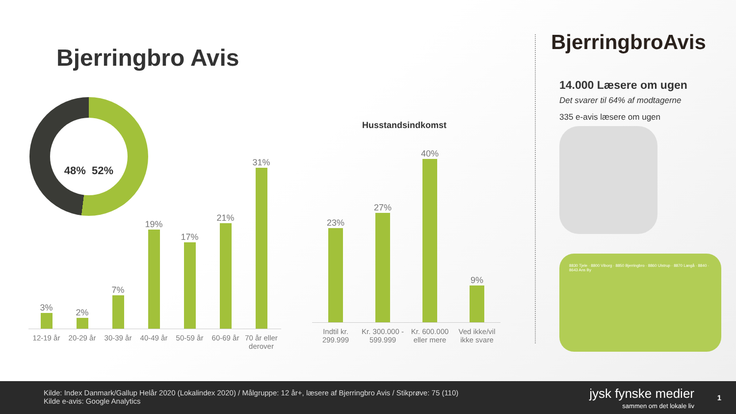Bjerringbro Avis
48% 52%
3%
2%
7%
19%
17%
21%
31%
12-19 år 20-29 år 30-39 år 40-49 år 50-59 år 60-69 år 70 år eller derover
Husstandsindkomst
23%
27%
40%
9%
Indtil kr. 299.999
Kr. 300.000 - 599.999
Kr. 600.000 eller mere
Ved ikke/vil ikke svare
BjerringbroAvis
14.000 Læsere om ugen
Det svarer til 64% af modtagerne
335 e-avis læsere om ugen
8830 Tjele · 8800 Viborg · 8850 Bjerringbro · 8860 Ulstrup · 8870 Langå · 8840 · 8643 Ans By
Kilde: Index Danmark/Gallup Helår 2020 (Lokalindex 2020) / Målgruppe: 12 år+, læsere af Bjerringbro Avis / Stikprøve: 75 (110)
Kilde e-avis: Google Analytics
jysk fynske medier
sammen om det lokale liv
1